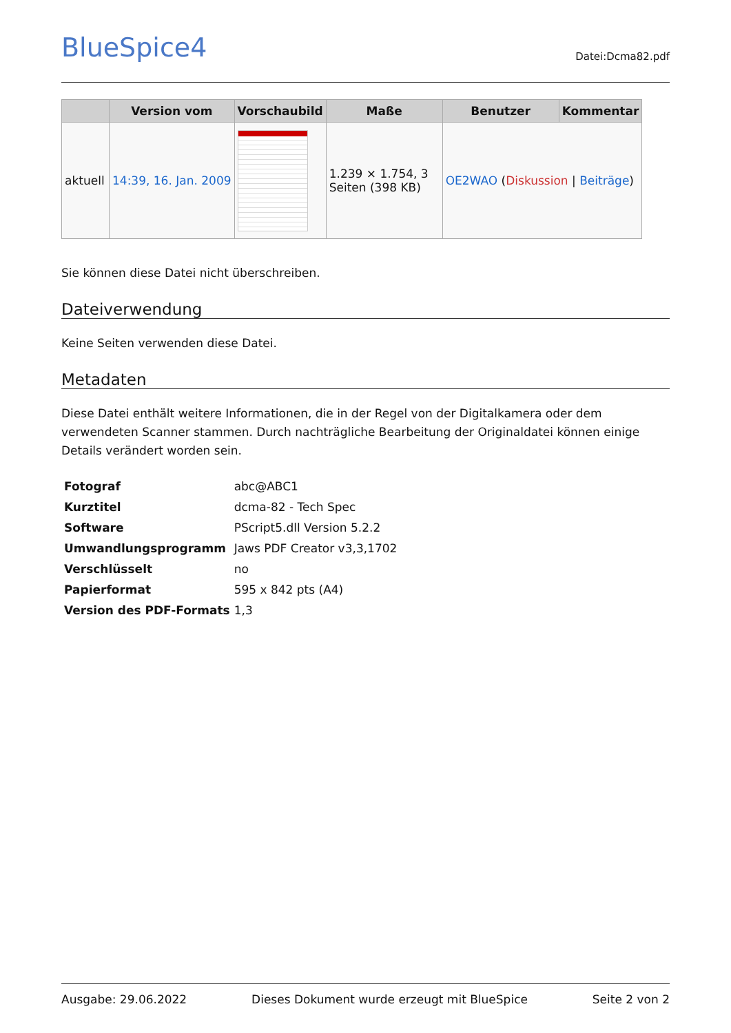BlueSpice4 Datei:Dcma82.pdf
| | Version vom | Vorschaubild | Maße | Benutzer | Kommentar |
| --- | --- | --- | --- | --- | --- |
| aktuell | 14:39, 16. Jan. 2009 | | 1.239 × 1.754, 3 Seiten (398 KB) | OE2WAO ( Diskussion / Beiträge ) | |
Sie können diese Datei nicht überschreiben.
Dateiverwendung
Keine Seiten verwenden diese Datei.
Metadaten
Diese Datei enthält weitere Informationen, die in der Regel von der Digitalkamera oder dem verwendeten Scanner stammen. Durch nachträgliche Bearbeitung der Originaldatei können einige Details verändert worden sein.
| Fotograf | abc@ABC1 |
| Kurztitel | dcma-82 - Tech Spec |
| Software | PScript5.dll Version 5.2.2 |
| Umwandlungsprogramm | Jaws PDF Creator v3,3,1702 |
| Verschlüsselt | no |
| Papierformat | 595 x 842 pts (A4) |
| Version des PDF-Formats | 1,3 |
Ausgabe: 29.06.2022 Dieses Dokument wurde erzeugt mit BlueSpice Seite 2 von 2